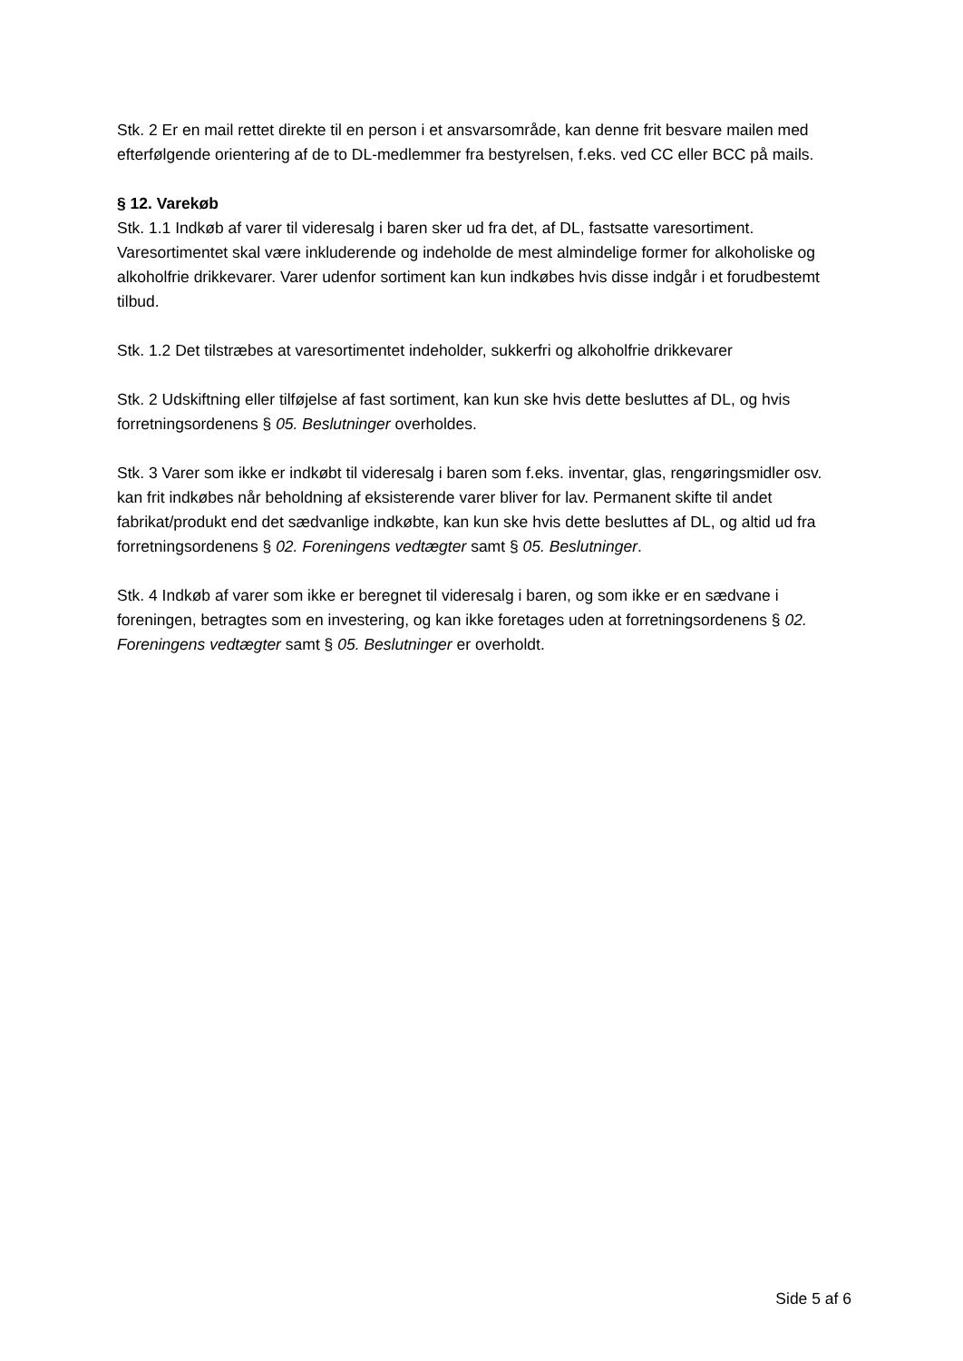Stk. 2 Er en mail rettet direkte til en person i et ansvarsområde, kan denne frit besvare mailen med efterfølgende orientering af de to DL-medlemmer fra bestyrelsen, f.eks. ved CC eller BCC på mails.
§ 12. Varekøb
Stk. 1.1 Indkøb af varer til videresalg i baren sker ud fra det, af DL, fastsatte varesortiment. Varesortimentet skal være inkluderende og indeholde de mest almindelige former for alkoholiske og alkoholfrie drikkevarer. Varer udenfor sortiment kan kun indkøbes hvis disse indgår i et forudbestemt tilbud.
Stk. 1.2 Det tilstræbes at varesortimentet indeholder, sukkerfri og alkoholfrie drikkevarer
Stk. 2 Udskiftning eller tilføjelse af fast sortiment, kan kun ske hvis dette besluttes af DL, og hvis forretningsordenens § 05. Beslutninger overholdes.
Stk. 3 Varer som ikke er indkøbt til videresalg i baren som f.eks. inventar, glas, rengøringsmidler osv. kan frit indkøbes når beholdning af eksisterende varer bliver for lav. Permanent skifte til andet fabrikat/produkt end det sædvanlige indkøbte, kan kun ske hvis dette besluttes af DL, og altid ud fra forretningsordenens § 02. Foreningens vedtægter samt § 05. Beslutninger.
Stk. 4 Indkøb af varer som ikke er beregnet til videresalg i baren, og som ikke er en sædvane i foreningen, betragtes som en investering, og kan ikke foretages uden at forretningsordenens § 02. Foreningens vedtægter samt § 05. Beslutninger er overholdt.
Side 5 af 6